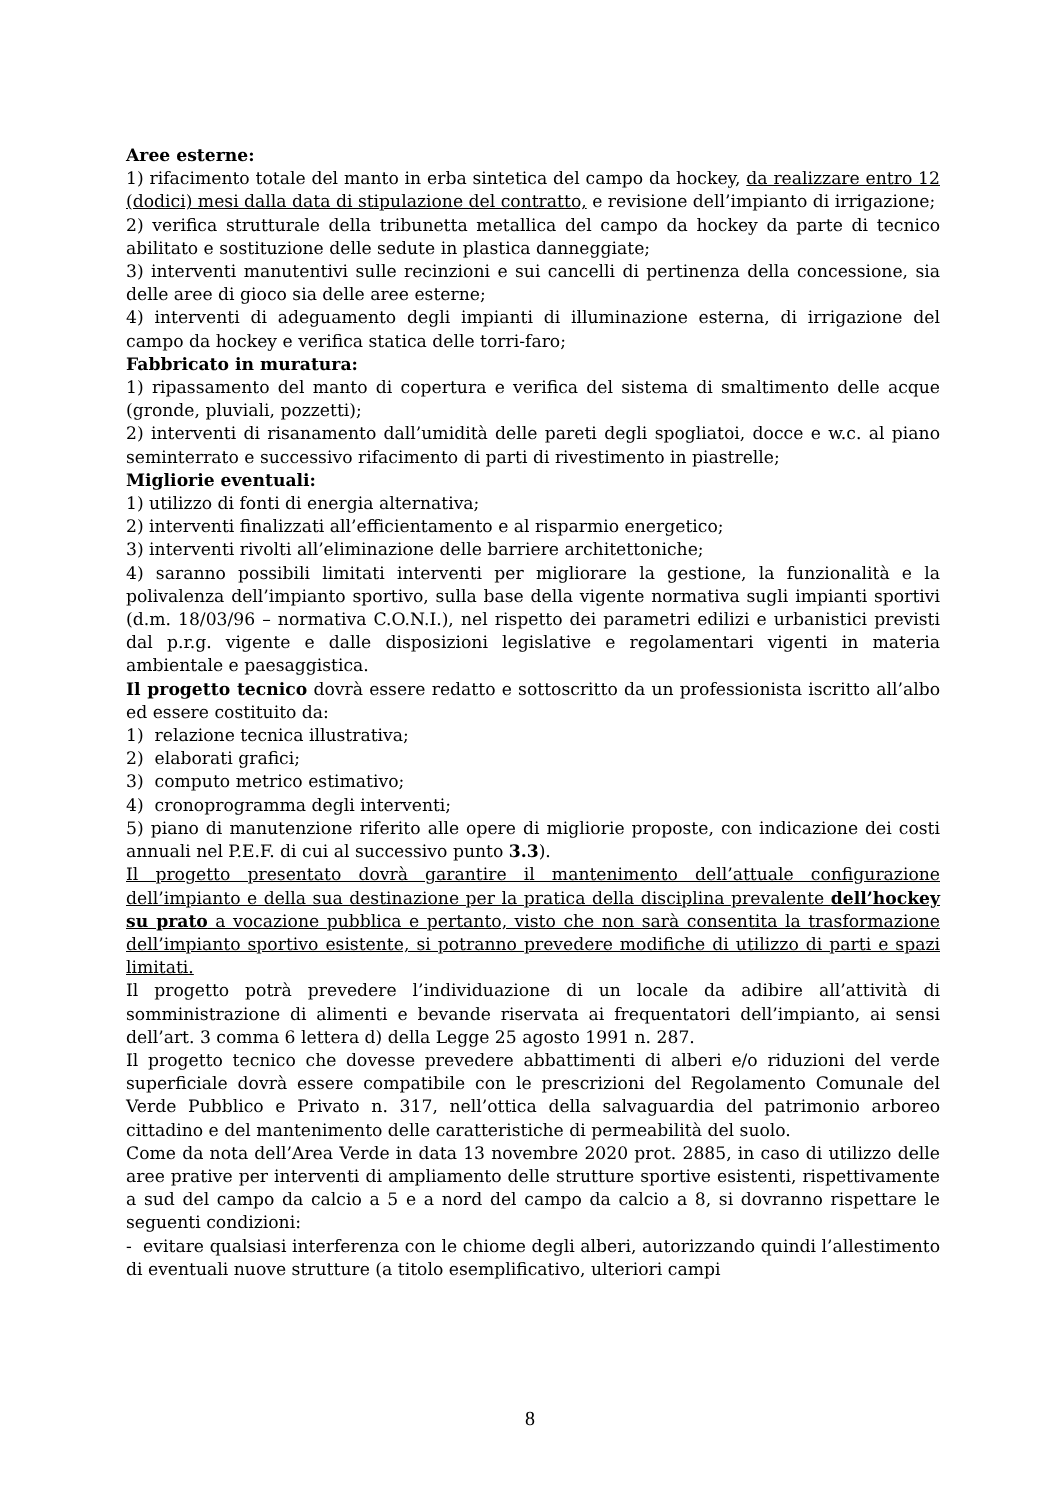Aree esterne:
1) rifacimento totale del manto in erba sintetica del campo da hockey, da realizzare entro 12 (dodici) mesi dalla data di stipulazione del contratto, e revisione dell’impianto di irrigazione;
2) verifica strutturale della tribunetta metallica del campo da hockey da parte di tecnico abilitato e sostituzione delle sedute in plastica danneggiate;
3) interventi manutentivi sulle recinzioni e sui cancelli di pertinenza della concessione, sia delle aree di gioco sia delle aree esterne;
4) interventi di adeguamento degli impianti di illuminazione esterna, di irrigazione del campo da hockey e verifica statica delle torri-faro;
Fabbricato in muratura:
1) ripassamento del manto di copertura e verifica del sistema di smaltimento delle acque (gronde, pluviali, pozzetti);
2) interventi di risanamento dall’umidità delle pareti degli spogliatoi, docce e w.c. al piano seminterrato e successivo rifacimento di parti di rivestimento in piastrelle;
Migliorie eventuali:
1) utilizzo di fonti di energia alternativa;
2) interventi finalizzati all’efficientamento e al risparmio energetico;
3) interventi rivolti all’eliminazione delle barriere architettoniche;
4) saranno possibili limitati interventi per migliorare la gestione, la funzionalità e la polivalenza dell’impianto sportivo, sulla base della vigente normativa sugli impianti sportivi (d.m. 18/03/96 – normativa C.O.N.I.), nel rispetto dei parametri edilizi e urbanistici previsti dal p.r.g. vigente e dalle disposizioni legislative e regolamentari vigenti in materia ambientale e paesaggistica.
Il progetto tecnico dovrà essere redatto e sottoscritto da un professionista iscritto all’albo ed essere costituito da:
1) relazione tecnica illustrativa;
2) elaborati grafici;
3) computo metrico estimativo;
4) cronoprogramma degli interventi;
5) piano di manutenzione riferito alle opere di migliorie proposte, con indicazione dei costi annuali nel P.E.F. di cui al successivo punto 3.3).
Il progetto presentato dovrà garantire il mantenimento dell’attuale configurazione dell’impianto e della sua destinazione per la pratica della disciplina prevalente dell’hockey su prato a vocazione pubblica e pertanto, visto che non sarà consentita la trasformazione dell’impianto sportivo esistente, si potranno prevedere modifiche di utilizzo di parti e spazi limitati.
Il progetto potrà prevedere l’individuazione di un locale da adibire all’attività di somministrazione di alimenti e bevande riservata ai frequentatori dell’impianto, ai sensi dell’art. 3 comma 6 lettera d) della Legge 25 agosto 1991 n. 287.
Il progetto tecnico che dovesse prevedere abbattimenti di alberi e/o riduzioni del verde superficiale dovrà essere compatibile con le prescrizioni del Regolamento Comunale del Verde Pubblico e Privato n. 317, nell’ottica della salvaguardia del patrimonio arboreo cittadino e del mantenimento delle caratteristiche di permeabilità del suolo.
Come da nota dell’Area Verde in data 13 novembre 2020 prot. 2885, in caso di utilizzo delle aree prative per interventi di ampliamento delle strutture sportive esistenti, rispettivamente a sud del campo da calcio a 5 e a nord del campo da calcio a 8, si dovranno rispettare le seguenti condizioni:
- evitare qualsiasi interferenza con le chiome degli alberi, autorizzando quindi l’allestimento di eventuali nuove strutture (a titolo esemplificativo, ulteriori campi
8